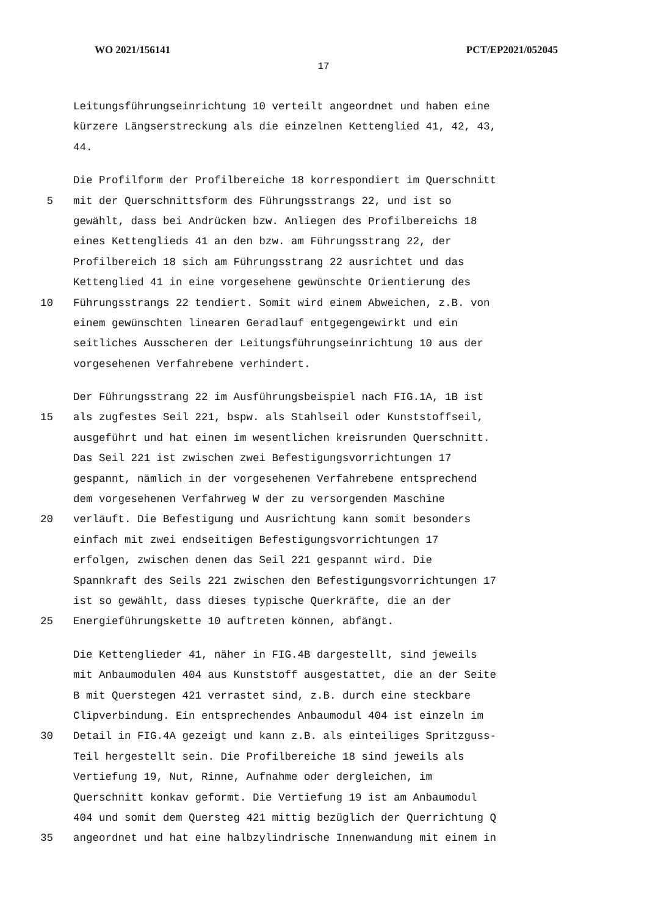WO 2021/156141 PCT/EP2021/052045
17
Leitungsführungseinrichtung 10 verteilt angeordnet und haben eine
kürzere Längserstreckung als die einzelnen Kettenglied 41, 42, 43,
44.
Die Profilform der Profilbereiche 18 korrespondiert im Querschnitt
5 mit der Querschnittsform des Führungsstrangs 22, und ist so
gewählt, dass bei Andrücken bzw. Anliegen des Profilbereichs 18
eines Kettenglieds 41 an den bzw. am Führungsstrang 22, der
Profilbereich 18 sich am Führungsstrang 22 ausrichtet und das
Kettenglied 41 in eine vorgesehene gewünschte Orientierung des
10 Führungsstrangs 22 tendiert. Somit wird einem Abweichen, z.B. von
einem gewünschten linearen Geradlauf entgegengewirkt und ein
seitliches Ausscheren der Leitungsführungseinrichtung 10 aus der
vorgesehenen Verfahrebene verhindert.
Der Führungsstrang 22 im Ausführungsbeispiel nach FIG.1A, 1B ist
15 als zugfestes Seil 221, bspw. als Stahlseil oder Kunststoffseil,
ausgeführt und hat einen im wesentlichen kreisrunden Querschnitt.
Das Seil 221 ist zwischen zwei Befestigungsvorrichtungen 17
gespannt, nämlich in der vorgesehenen Verfahrebene entsprechend
dem vorgesehenen Verfahrweg W der zu versorgenden Maschine
20 verläuft. Die Befestigung und Ausrichtung kann somit besonders
einfach mit zwei endseitigen Befestigungsvorrichtungen 17
erfolgen, zwischen denen das Seil 221 gespannt wird. Die
Spannkraft des Seils 221 zwischen den Befestigungsvorrichtungen 17
ist so gewählt, dass dieses typische Querkräfte, die an der
25 Energieführungskette 10 auftreten können, abfängt.
Die Kettenglieder 41, näher in FIG.4B dargestellt, sind jeweils
mit Anbaumodulen 404 aus Kunststoff ausgestattet, die an der Seite
B mit Querstegen 421 verrastet sind, z.B. durch eine steckbare
Clipverbindung. Ein entsprechendes Anbaumodul 404 ist einzeln im
30 Detail in FIG.4A gezeigt und kann z.B. als einteiliges Spritzguss-
Teil hergestellt sein. Die Profilbereiche 18 sind jeweils als
Vertiefung 19, Nut, Rinne, Aufnahme oder dergleichen, im
Querschnitt konkav geformt. Die Vertiefung 19 ist am Anbaumodul
404 und somit dem Quersteg 421 mittig bezüglich der Querrichtung Q
35 angeordnet und hat eine halbzylindrische Innenwandung mit einem in